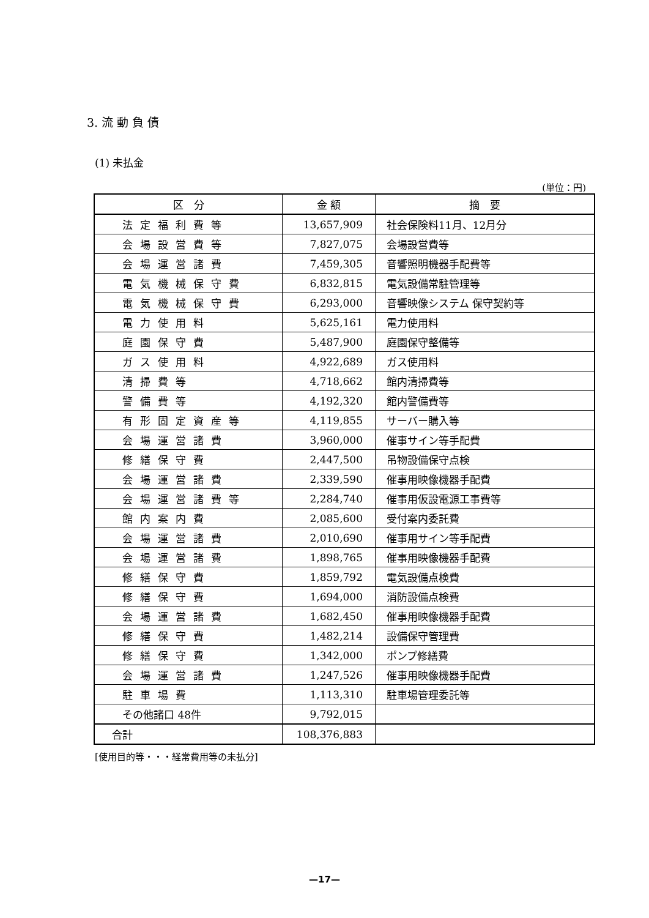3. 流 動 負 債
(1) 未払金
(単位：円)
| 区 分 | 金 額 | 摘 要 |
| --- | --- | --- |
| 法定福利費等 | 13,657,909 | 社会保険料11月、12月分 |
| 会場設営費等 | 7,827,075 | 会場設営費等 |
| 会場運営諸費 | 7,459,305 | 音響照明機器手配費等 |
| 電気機械保守費 | 6,832,815 | 電気設備常駐管理等 |
| 電気機械保守費 | 6,293,000 | 音響映像システム 保守契約等 |
| 電力使用料 | 5,625,161 | 電力使用料 |
| 庭園保守費 | 5,487,900 | 庭園保守整備等 |
| ガス使用料 | 4,922,689 | ガス使用料 |
| 清掃費等 | 4,718,662 | 館内清掃費等 |
| 警備費等 | 4,192,320 | 館内警備費等 |
| 有形固定資産等 | 4,119,855 | サーバー購入等 |
| 会場運営諸費 | 3,960,000 | 催事サイン等手配費 |
| 修繕保守費 | 2,447,500 | 吊物設備保守点検 |
| 会場運営諸費 | 2,339,590 | 催事用映像機器手配費 |
| 会場運営諸費等 | 2,284,740 | 催事用仮設電源工事費等 |
| 館内案内費 | 2,085,600 | 受付案内委託費 |
| 会場運営諸費 | 2,010,690 | 催事用サイン等手配費 |
| 会場運営諸費 | 1,898,765 | 催事用映像機器手配費 |
| 修繕保守費 | 1,859,792 | 電気設備点検費 |
| 修繕保守費 | 1,694,000 | 消防設備点検費 |
| 会場運営諸費 | 1,682,450 | 催事用映像機器手配費 |
| 修繕保守費 | 1,482,214 | 設備保守管理費 |
| 修繕保守費 | 1,342,000 | ポンプ修繕費 |
| 会場運営諸費 | 1,247,526 | 催事用映像機器手配費 |
| 駐車場費 | 1,113,310 | 駐車場管理委託等 |
| その他諸口 48件 | 9,792,015 | |
| 合計 | 108,376,883 | |
[使用目的等・・・経常費用等の未払分]
—17—